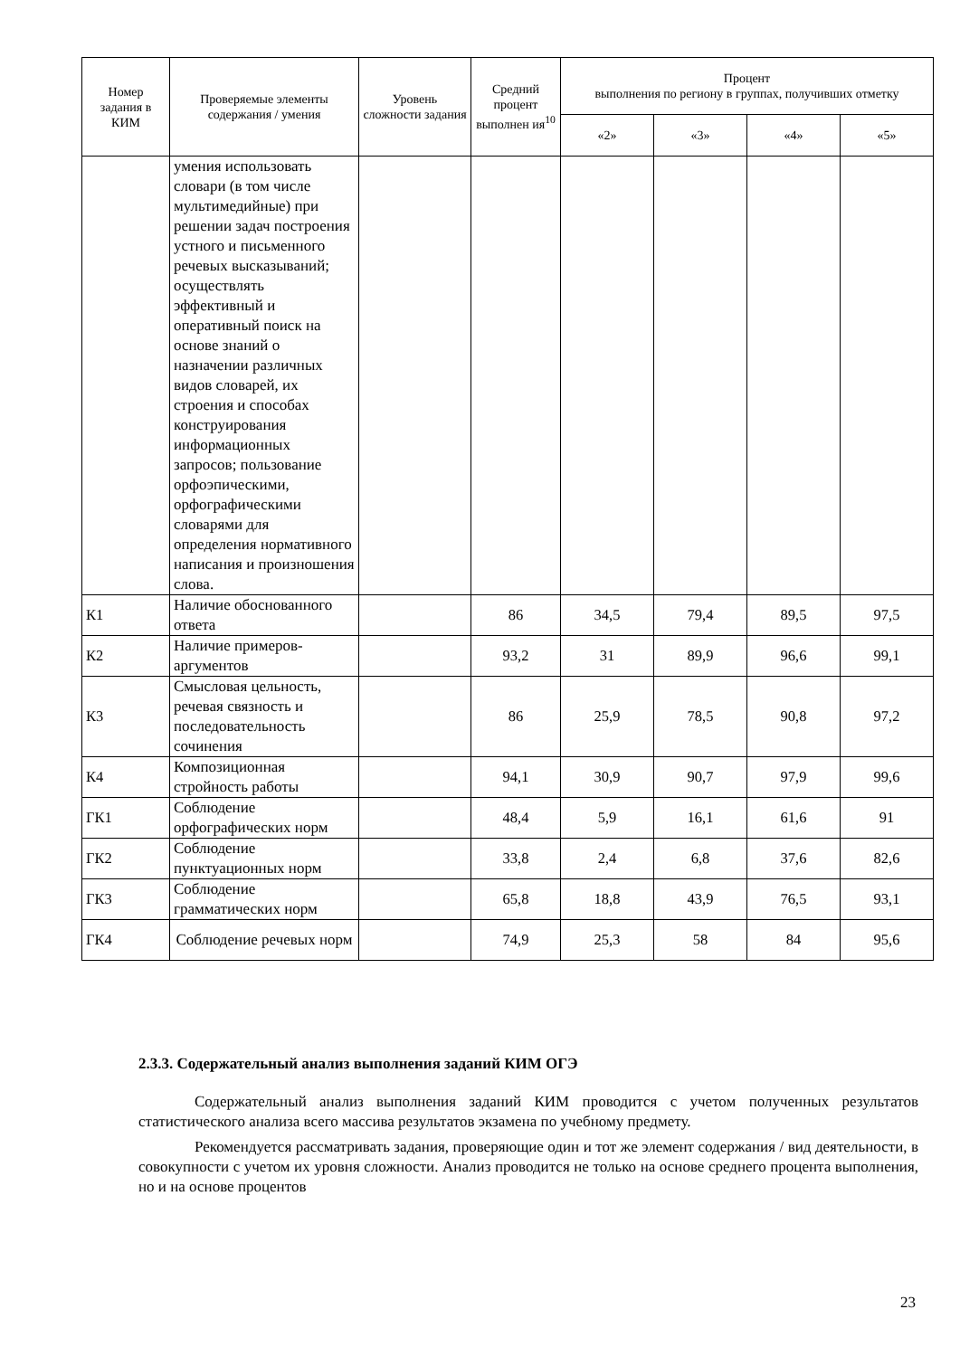| Номер задания в КИМ | Проверяемые элементы содержания / умения | Уровень сложности задания | Средний процент выполнен ия<sup>10</sup> | Процент выполнения по региону в группах, получивших отметку | | | |
| --- | --- | --- | --- | --- | --- | --- | --- |
| | | | | «2» | «3» | «4» | «5» |
| | умения использовать словари (в том числе мультимедийные) при решении задач построения устного и письменного речевых высказываний; осуществлять эффективный и оперативный поиск на основе знаний о назначении различных видов словарей, их строения и способах конструирования информационных запросов; пользование орфоэпическими, орфографическими словарями для определения нормативного написания и произношения слова. | | | | | | |
| К1 | Наличие обоснованного ответа | | 86 | 34,5 | 79,4 | 89,5 | 97,5 |
| К2 | Наличие примеров-аргументов | | 93,2 | 31 | 89,9 | 96,6 | 99,1 |
| К3 | Смысловая цельность, речевая связность и последовательность сочинения | | 86 | 25,9 | 78,5 | 90,8 | 97,2 |
| К4 | Композиционная стройность работы | | 94,1 | 30,9 | 90,7 | 97,9 | 99,6 |
| ГК1 | Соблюдение орфографических норм | | 48,4 | 5,9 | 16,1 | 61,6 | 91 |
| ГК2 | Соблюдение пунктуационных норм | | 33,8 | 2,4 | 6,8 | 37,6 | 82,6 |
| ГК3 | Соблюдение грамматических норм | | 65,8 | 18,8 | 43,9 | 76,5 | 93,1 |
| ГК4 | Соблюдение речевых норм | | 74,9 | 25,3 | 58 | 84 | 95,6 |
2.3.3. Содержательный анализ выполнения заданий КИМ ОГЭ
Содержательный анализ выполнения заданий КИМ проводится с учетом полученных результатов статистического анализа всего массива результатов экзамена по учебному предмету.
Рекомендуется рассматривать задания, проверяющие один и тот же элемент содержания / вид деятельности, в совокупности с учетом их уровня сложности. Анализ проводится не только на основе среднего процента выполнения, но и на основе процентов
23